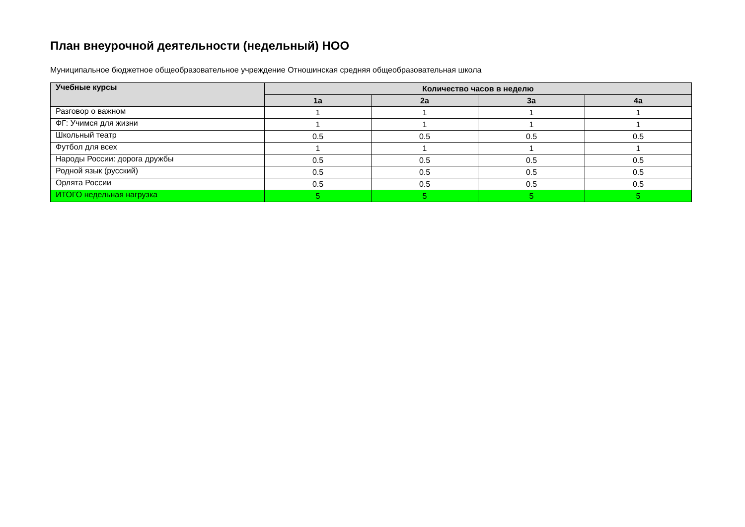План внеурочной деятельности (недельный) НОО
Муниципальное бюджетное общеобразовательное учреждение Отношинская средняя общеобразовательная школа
| Учебные курсы | Количество часов в неделю | | | |
| --- | --- | --- | --- | --- |
| | 1а | 2а | 3а | 4а |
| Разговор о важном | 1 | 1 | 1 | 1 |
| ФГ: Учимся для жизни | 1 | 1 | 1 | 1 |
| Школьный театр | 0.5 | 0.5 | 0.5 | 0.5 |
| Футбол для всех | 1 | 1 | 1 | 1 |
| Народы России: дорога дружбы | 0.5 | 0.5 | 0.5 | 0.5 |
| Родной язык (русский) | 0.5 | 0.5 | 0.5 | 0.5 |
| Орлята России | 0.5 | 0.5 | 0.5 | 0.5 |
| ИТОГО недельная нагрузка | 5 | 5 | 5 | 5 |